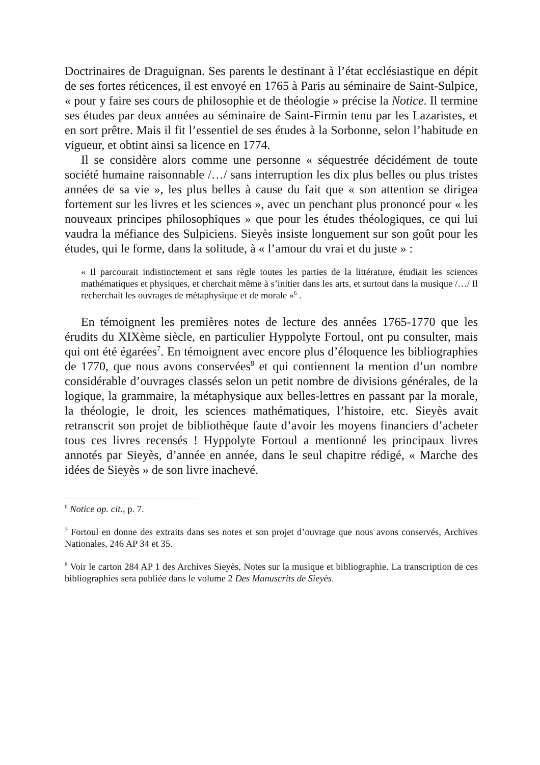Doctrinaires de Draguignan. Ses parents le destinant à l’état ecclésiastique en dépit de ses fortes réticences, il est envoyé en 1765 à Paris au séminaire de Saint-Sulpice, « pour y faire ses cours de philosophie et de théologie » précise la Notice. Il termine ses études par deux années au séminaire de Saint-Firmin tenu par les Lazaristes, et en sort prêtre. Mais il fit l’essentiel de ses études à la Sorbonne, selon l’habitude en vigueur, et obtint ainsi sa licence en 1774.
Il se considère alors comme une personne « séquestrée décidément de toute société humaine raisonnable /…/ sans interruption les dix plus belles ou plus tristes années de sa vie », les plus belles à cause du fait que « son attention se dirigea fortement sur les livres et les sciences », avec un penchant plus prononcé pour « les nouveaux principes philosophiques » que pour les études théologiques, ce qui lui vaudra la méfiance des Sulpiciens. Sieyès insiste longuement sur son goût pour les études, qui le forme, dans la solitude, à « l’amour du vrai et du juste » :
« Il parcourait indistinctement et sans règle toutes les parties de la littérature, étudiait les sciences mathématiques et physiques, et cherchait même à s’initier dans les arts, et surtout dans la musique /…/ Il recherchait les ouvrages de métaphysique et de morale »<sup>6</sup> .
En témoignent les premières notes de lecture des années 1765-1770 que les érudits du XIXème siècle, en particulier Hyppolyte Fortoul, ont pu consulter, mais qui ont été égarées<sup>7</sup>. En témoignent avec encore plus d’éloquence les bibliographies de 1770, que nous avons conservées<sup>8</sup> et qui contiennent la mention d’un nombre considérable d’ouvrages classés selon un petit nombre de divisions générales, de la logique, la grammaire, la métaphysique aux belles-lettres en passant par la morale, la théologie, le droit, les sciences mathématiques, l’histoire, etc. Sieyès avait retranscrit son projet de bibliothèque faute d’avoir les moyens financiers d’acheter tous ces livres recensés ! Hyppolyte Fortoul a mentionné les principaux livres annotés par Sieyès, d’année en année, dans le seul chapitre rédigé, « Marche des idées de Sieyès » de son livre inachevé.
<sup>6</sup> Notice op. cit., p. 7.
<sup>7</sup> Fortoul en donne des extraits dans ses notes et son projet d’ouvrage que nous avons conservés, Archives Nationales, 246 AP 34 et 35.
<sup>8</sup> Voir le carton 284 AP 1 des Archives Sieyès, Notes sur la musique et bibliographie. La transcription de ces bibliographies sera publiée dans le volume 2 Des Manuscrits de Sieyès.